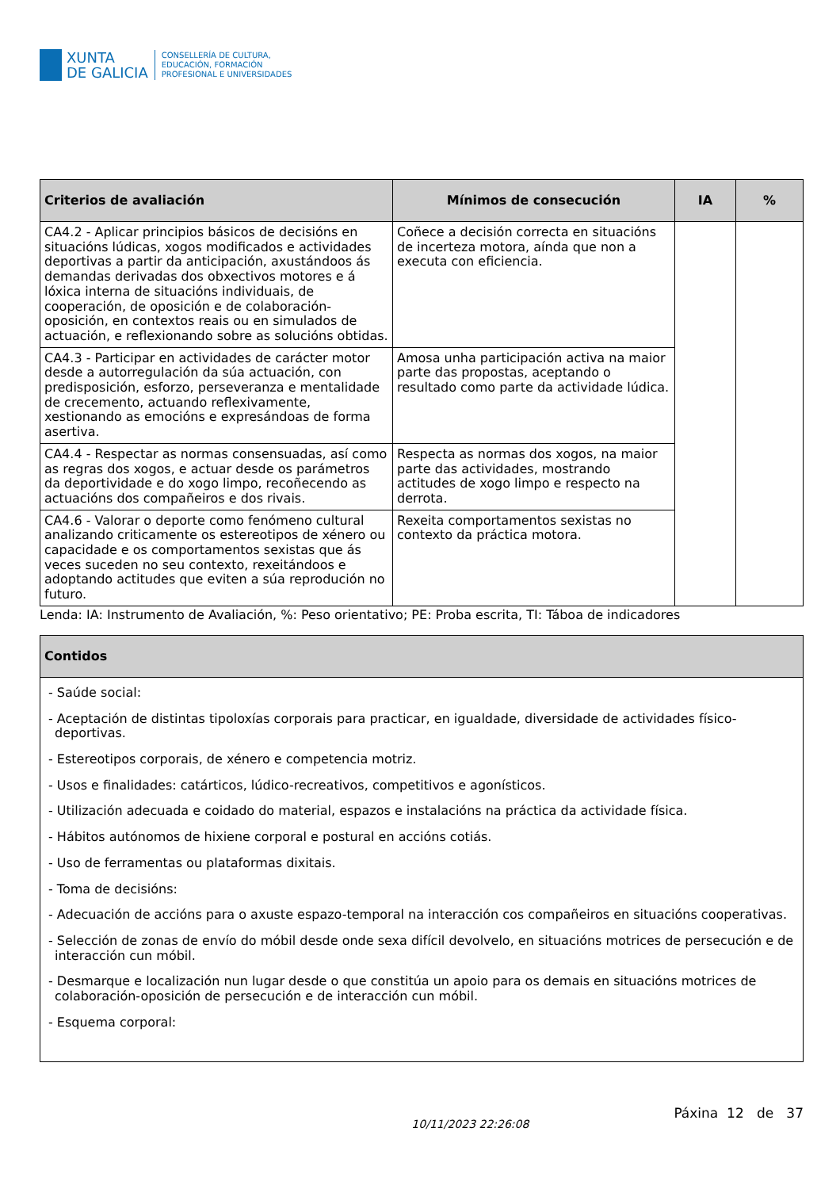XUNTA
DE GALICIA
CONSELLERÍA DE CULTURA,
EDUCACIÓN, FORMACIÓN
PROFESIONAL E UNIVERSIDADES
| Criterios de avaliación | Mínimos de consecución | IA | % |
| --- | --- | --- | --- |
| CA4.2 - Aplicar principios básicos de decisións en situacións lúdicas, xogos modificados e actividades deportivas a partir da anticipación, axustándoos ás demandas derivadas dos obxectivos motores e á lóxica interna de situacións individuais, de cooperación, de oposición e de colaboración-oposición, en contextos reais ou en simulados de actuación, e reflexionando sobre as solucións obtidas. | Coñece a decisión correcta en situacións de incerteza motora, aínda que non a executa con eficiencia. | | |
| CA4.3 - Participar en actividades de carácter motor desde a autorregulación da súa actuación, con predisposición, esforzo, perseveranza e mentalidade de crecemento, actuando reflexivamente, xestionando as emocións e expresándoas de forma asertiva. | Amosa unha participación activa na maior parte das propostas, aceptando o resultado como parte da actividade lúdica. | | |
| CA4.4 - Respectar as normas consensuadas, así como as regras dos xogos, e actuar desde os parámetros da deportividade e do xogo limpo, recoñecendo as actuacións dos compañeiros e dos rivais. | Respecta as normas dos xogos, na maior parte das actividades, mostrando actitudes de xogo limpo e respecto na derrota. | | |
| CA4.6 - Valorar o deporte como fenómeno cultural analizando criticamente os estereotipos de xénero ou capacidade e os comportamentos sexistas que ás veces suceden no seu contexto, rexeitándoos e adoptando actitudes que eviten a súa reprodución no futuro. | Rexeita comportamentos sexistas no contexto da práctica motora. | | |
Lenda: IA: Instrumento de Avaliación, %: Peso orientativo; PE: Proba escrita, TI: Táboa de indicadores
| Contidos |
| --- |
| - Saúde social: - Aceptación de distintas tipoloxías corporais para practicar, en igualdade, diversidade de actividades físico-deportivas. - Estereotipos corporais, de xénero e competencia motriz. - Usos e finalidades: catárticos, lúdico-recreativos, competitivos e agonísticos. - Utilización adecuada e coidado do material, espazos e instalacións na práctica da actividade física. - Hábitos autónomos de hixiene corporal e postural en accións cotiás. - Uso de ferramentas ou plataformas dixitais. - Toma de decisións: - Adecuación de accións para o axuste espazo-temporal na interacción cos compañeiros en situacións cooperativas. - Selección de zonas de envío do móbil desde onde sexa difícil devolvelo, en situacións motrices de persecución e de interacción cun móbil. - Desmarque e localización nun lugar desde o que constitúa un apoio para os demais en situacións motrices de colaboración-oposición de persecución e de interacción cun móbil. - Esquema corporal: |
10/11/2023 22:26:08 Páxina 12 de 37